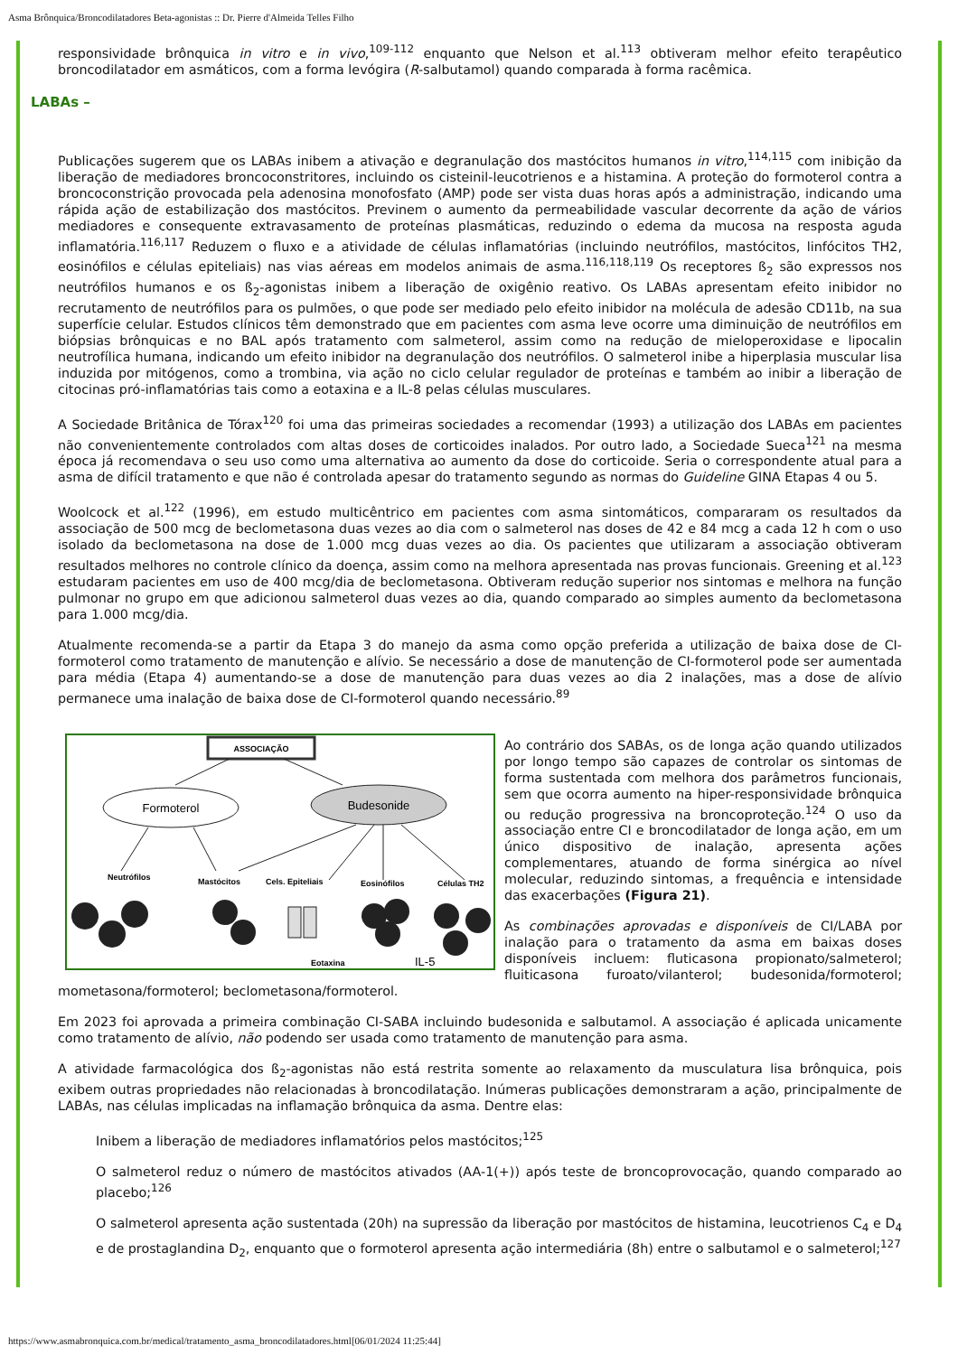Asma Brônquica/Broncodilatadores Beta-agonistas :: Dr. Pierre d'Almeida Telles Filho
responsividade brônquica in vitro e in vivo,<sup>109-112</sup> enquanto que Nelson et al.<sup>113</sup> obtiveram melhor efeito terapêutico broncodilatador em asmáticos, com a forma levógira (R-salbutamol) quando comparada à forma racêmica.
LABAs –
Publicações sugerem que os LABAs inibem a ativação e degranulação dos mastócitos humanos in vitro,<sup>114,115</sup> com inibição da liberação de mediadores broncoconstritores, incluindo os cisteinil-leucotrienos e a histamina. A proteção do formoterol contra a broncoconstrição provocada pela adenosina monofosfato (AMP) pode ser vista duas horas após a administração, indicando uma rápida ação de estabilização dos mastócitos. Previnem o aumento da permeabilidade vascular decorrente da ação de vários mediadores e consequente extravasamento de proteínas plasmáticas, reduzindo o edema da mucosa na resposta aguda inflamatória.<sup>116,117</sup> Reduzem o fluxo e a atividade de células inflamatórias (incluindo neutrófilos, mastócitos, linfócitos TH2, eosinófilos e células epiteliais) nas vias aéreas em modelos animais de asma.<sup>116,118,119</sup> Os receptores ß<sub>2</sub> são expressos nos neutrófilos humanos e os ß<sub>2</sub>-agonistas inibem a liberação de oxigênio reativo. Os LABAs apresentam efeito inibidor no recrutamento de neutrófilos para os pulmões, o que pode ser mediado pelo efeito inibidor na molécula de adesão CD11b, na sua superfície celular. Estudos clínicos têm demonstrado que em pacientes com asma leve ocorre uma diminuição de neutrófilos em biópsias brônquicas e no BAL após tratamento com salmeterol, assim como na redução de mieloperoxidase e lipocalin neutrofílica humana, indicando um efeito inibidor na degranulação dos neutrófilos. O salmeterol inibe a hiperplasia muscular lisa induzida por mitógenos, como a trombina, via ação no ciclo celular regulador de proteínas e também ao inibir a liberação de citocinas pró-inflamatórias tais como a eotaxina e a IL-8 pelas células musculares.
A Sociedade Britânica de Tórax<sup>120</sup> foi uma das primeiras sociedades a recomendar (1993) a utilização dos LABAs em pacientes não convenientemente controlados com altas doses de corticoides inalados. Por outro lado, a Sociedade Sueca<sup>121</sup> na mesma época já recomendava o seu uso como uma alternativa ao aumento da dose do corticoide. Seria o correspondente atual para a asma de difícil tratamento e que não é controlada apesar do tratamento segundo as normas do Guideline GINA Etapas 4 ou 5.
Woolcock et al.<sup>122</sup> (1996), em estudo multicêntrico em pacientes com asma sintomáticos, compararam os resultados da associação de 500 mcg de beclometasona duas vezes ao dia com o salmeterol nas doses de 42 e 84 mcg a cada 12 h com o uso isolado da beclometasona na dose de 1.000 mcg duas vezes ao dia. Os pacientes que utilizaram a associação obtiveram resultados melhores no controle clínico da doença, assim como na melhora apresentada nas provas funcionais. Greening et al.<sup>123</sup> estudaram pacientes em uso de 400 mcg/dia de beclometasona. Obtiveram redução superior nos sintomas e melhora na função pulmonar no grupo em que adicionou salmeterol duas vezes ao dia, quando comparado ao simples aumento da beclometasona para 1.000 mcg/dia.
Atualmente recomenda-se a partir da Etapa 3 do manejo da asma como opção preferida a utilização de baixa dose de CI-formoterol como tratamento de manutenção e alívio. Se necessário a dose de manutenção de CI-formoterol pode ser aumentada para média (Etapa 4) aumentando-se a dose de manutenção para duas vezes ao dia 2 inalações, mas a dose de alívio permanece uma inalação de baixa dose de CI-formoterol quando necessário.<sup>89</sup>
ASSOCIAÇÃO
Formoterol
Budesonide
Neutrófilos
Mastócitos
Cels. Epiteliais
Eosinófilos
Células TH2
Eotaxina
IL-5
Ao contrário dos SABAs, os de longa ação quando utilizados por longo tempo são capazes de controlar os sintomas de forma sustentada com melhora dos parâmetros funcionais, sem que ocorra aumento na hiper-responsividade brônquica ou redução progressiva na broncoproteção.<sup>124</sup> O uso da associação entre CI e broncodilatador de longa ação, em um único dispositivo de inalação, apresenta ações complementares, atuando de forma sinérgica ao nível molecular, reduzindo sintomas, a frequência e intensidade das exacerbações (Figura 21).
As combinações aprovadas e disponíveis de CI/LABA por inalação para o tratamento da asma em baixas doses disponíveis incluem: fluticasona propionato/salmeterol; fluiticasona furoato/vilanterol; budesonida/formoterol; mometasona/formoterol; beclometasona/formoterol.
Em 2023 foi aprovada a primeira combinação CI-SABA incluindo budesonida e salbutamol. A associação é aplicada unicamente como tratamento de alívio, não podendo ser usada como tratamento de manutenção para asma.
A atividade farmacológica dos ß<sub>2</sub>-agonistas não está restrita somente ao relaxamento da musculatura lisa brônquica, pois exibem outras propriedades não relacionadas à broncodilatação. Inúmeras publicações demonstraram a ação, principalmente de LABAs, nas células implicadas na inflamação brônquica da asma. Dentre elas:
Inibem a liberação de mediadores inflamatórios pelos mastócitos;<sup>125</sup>
O salmeterol reduz o número de mastócitos ativados (AA-1(+)) após teste de broncoprovocação, quando comparado ao placebo;<sup>126</sup>
O salmeterol apresenta ação sustentada (20h) na supressão da liberação por mastócitos de histamina, leucotrienos C<sub>4</sub> e D<sub>4</sub> e de prostaglandina D<sub>2</sub>, enquanto que o formoterol apresenta ação intermediária (8h) entre o salbutamol e o salmeterol;<sup>127</sup>
https://www.asmabronquica.com.br/medical/tratamento_asma_broncodilatadores.html[06/01/2024 11:25:44]